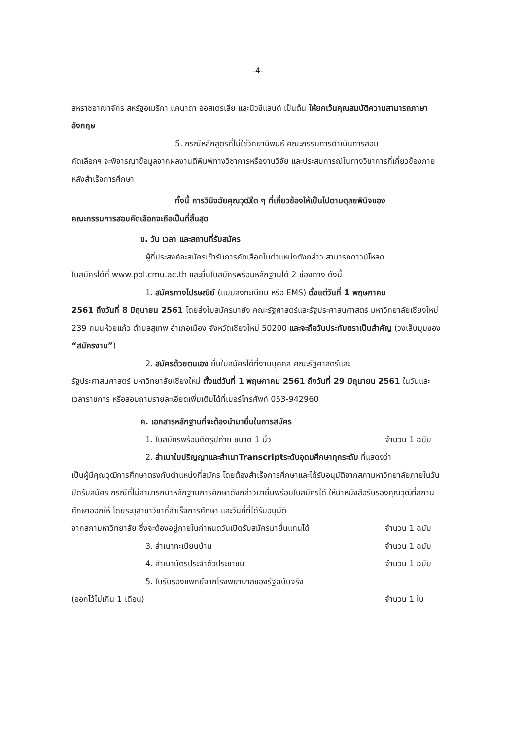-4-
สหราชอาณาจักร สหรัฐอเมริกา แคนาดา ออสเตรเลีย และนิวซีแลนด์ เป็นต้น ให้ยกเว้นคุณสมบัติความสามารถภาษาอังกฤษ
5. กรณีหลักสูตรที่ไม่ใช่วิทยานิพนธ์ คณะกรรมการดำเนินการสอบ
คัดเลือกฯ จะพิจารณาข้อมูลจากผลงานตีพิมพ์ทางวิชาการหรืองานวิจัย และประสบการณ์ในทางวิชาการที่เกี่ยวข้องภายหลังสำเร็จการศึกษา
ทั้งนี้ การวินิจฉัยคุณวุฒิใด ๆ ที่เกี่ยวข้องให้เป็นไปตามดุลยพินิจของ
คณะกรรมการสอบคัดเลือกจะถือเป็นที่สิ้นสุด
ข. วัน เวลา และสถานที่รับสมัคร
ผู้ที่ประสงค์จะสมัครเข้ารับการคัดเลือกในตำแหน่งดังกล่าว สามารถดาวน์โหลด
ใบสมัครได้ที่ www.pol.cmu.ac.th และยื่นใบสมัครพร้อมหลักฐานได้ 2 ช่องทาง ดังนี้
1. สมัครทางไปรษณีย์ (แบบลงทะเบียน หรือ EMS) ตั้งแต่วันที่ 1 พฤษภาคม
2561 ถึงวันที่ 8 มิถุนายน 2561 โดยส่งใบสมัครมายัง คณะรัฐศาสตร์และรัฐประศาสนศาสตร์ มหาวิทยาลัยเชียงใหม่ 239 ถนนห้วยแก้ว ตำบลสุเทพ อำเภอเมือง จังหวัดเชียงใหม่ 50200 และจะถือวันประทับตราเป็นสำคัญ (วงเล็บมุมซอง “สมัครงาน”)
2. สมัครด้วยตนเอง ยื่นใบสมัครได้ที่งานบุคคล คณะรัฐศาสตร์และ
รัฐประศาสนศาสตร์ มหาวิทยาลัยเชียงใหม่ ตั้งแต่วันที่ 1 พฤษภาคม 2561 ถึงวันที่ 29 มิถุนายน 2561 ในวันและเวลาราชการ หรือสอบถามรายละเอียดเพิ่มเติมได้ที่เบอร์โทรศัพท์ 053-942960
ค. เอกสารหลักฐานที่จะต้องนำมายื่นในการสมัคร
1. ใบสมัครพร้อมติดรูปถ่าย ขนาด 1 นิ้ว จำนวน 1 ฉบับ
2. สำเนาใบปริญญาและสำเนาTranscriptระดับอุดมศึกษาทุกระดับ ที่แสดงว่า
เป็นผู้มีคุณวุฒิการศึกษาตรงกับตำแหน่งที่สมัคร โดยต้องสำเร็จการศึกษาและได้รับอนุมัติจากสภามหาวิทยาลัยภายในวันปิดรับสมัคร กรณีที่ไม่สามารถนำหลักฐานการศึกษาดังกล่าวมายื่นพร้อมใบสมัครได้ ให้นำหนังสือรับรองคุณวุฒิที่สถานศึกษาออกให้ โดยระบุสาขาวิชาที่สำเร็จการศึกษา และวันที่ที่ได้รับอนุมัติ
จากสภามหาวิทยาลัย ซึ่งจะต้องอยู่ภายในกำหนดวันเปิดรับสมัครมายื่นแทนได้ จำนวน 1 ฉบับ
3. สำเนาทะเบียนบ้าน จำนวน 1 ฉบับ
4. สำเนาบัตรประจำตัวประชาชน จำนวน 1 ฉบับ
5. ใบรับรองแพทย์จากโรงพยาบาลของรัฐฉบับจริง
(ออกไว้ไม่เกิน 1 เดือน) จำนวน 1 ใบ